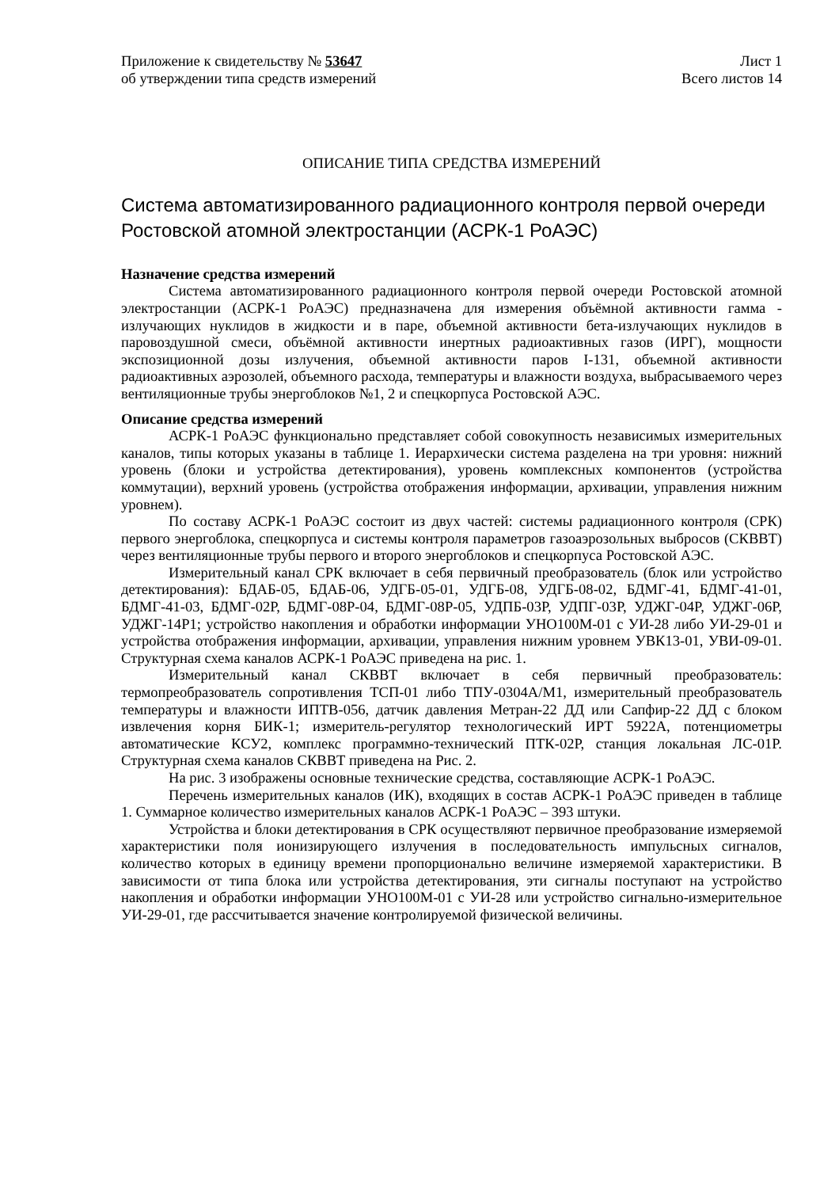Приложение к свидетельству № 53647
об утверждении типа средств измерений
Лист 1
Всего листов 14
ОПИСАНИЕ ТИПА СРЕДСТВА ИЗМЕРЕНИЙ
Система автоматизированного радиационного контроля первой очереди Ростовской атомной электростанции (АСРК-1 РоАЭС)
Назначение средства измерений
Система автоматизированного радиационного контроля первой очереди Ростовской атомной электростанции (АСРК-1 РоАЭС) предназначена для измерения объёмной активности гамма - излучающих нуклидов в жидкости и в паре, объемной активности бета-излучающих нуклидов в паровоздушной смеси, объёмной активности инертных радиоактивных газов (ИРГ), мощности экспозиционной дозы излучения, объемной активности паров I-131, объемной активности радиоактивных аэрозолей, объемного расхода, температуры и влажности воздуха, выбрасываемого через вентиляционные трубы энергоблоков №1, 2 и спецкорпуса Ростовской АЭС.
Описание средства измерений
АСРК-1 РоАЭС функционально представляет собой совокупность независимых измерительных каналов, типы которых указаны в таблице 1. Иерархически система разделена на три уровня: нижний уровень (блоки и устройства детектирования), уровень комплексных компонентов (устройства коммутации), верхний уровень (устройства отображения информации, архивации, управления нижним уровнем).
По составу АСРК-1 РоАЭС состоит из двух частей: системы радиационного контроля (СРК) первого энергоблока, спецкорпуса и системы контроля параметров газоаэрозольных выбросов (СКВВТ) через вентиляционные трубы первого и второго энергоблоков и спецкорпуса Ростовской АЭС.
Измерительный канал СРК включает в себя первичный преобразователь (блок или устройство детектирования): БДАБ-05, БДАБ-06, УДГБ-05-01, УДГБ-08, УДГБ-08-02, БДМГ-41, БДМГ-41-01, БДМГ-41-03, БДМГ-02Р, БДМГ-08Р-04, БДМГ-08Р-05, УДПБ-03Р, УДПГ-03Р, УДЖГ-04Р, УДЖГ-06Р, УДЖГ-14Р1; устройство накопления и обработки информации УНО100М-01 с УИ-28 либо УИ-29-01 и устройства отображения информации, архивации, управления нижним уровнем УВК13-01, УВИ-09-01. Структурная схема каналов АСРК-1 РоАЭС приведена на рис. 1.
Измерительный канал СКВВТ включает в себя первичный преобразователь: термопреобразователь сопротивления ТСП-01 либо ТПУ-0304А/М1, измерительный преобразователь температуры и влажности ИПТВ-056, датчик давления Метран-22 ДД или Сапфир-22 ДД с блоком извлечения корня БИК-1; измеритель-регулятор технологический ИРТ 5922А, потенциометры автоматические КСУ2, комплекс программно-технический ПТК-02Р, станция локальная ЛС-01Р. Структурная схема каналов СКВВТ приведена на Рис. 2.
На рис. 3 изображены основные технические средства, составляющие АСРК-1 РоАЭС.
Перечень измерительных каналов (ИК), входящих в состав АСРК-1 РоАЭС приведен в таблице 1. Суммарное количество измерительных каналов АСРК-1 РоАЭС – 393 штуки.
Устройства и блоки детектирования в СРК осуществляют первичное преобразование измеряемой характеристики поля ионизирующего излучения в последовательность импульсных сигналов, количество которых в единицу времени пропорционально величине измеряемой характеристики. В зависимости от типа блока или устройства детектирования, эти сигналы поступают на устройство накопления и обработки информации УНО100М-01 с УИ-28 или устройство сигнально-измерительное УИ-29-01, где рассчитывается значение контролируемой физической величины.